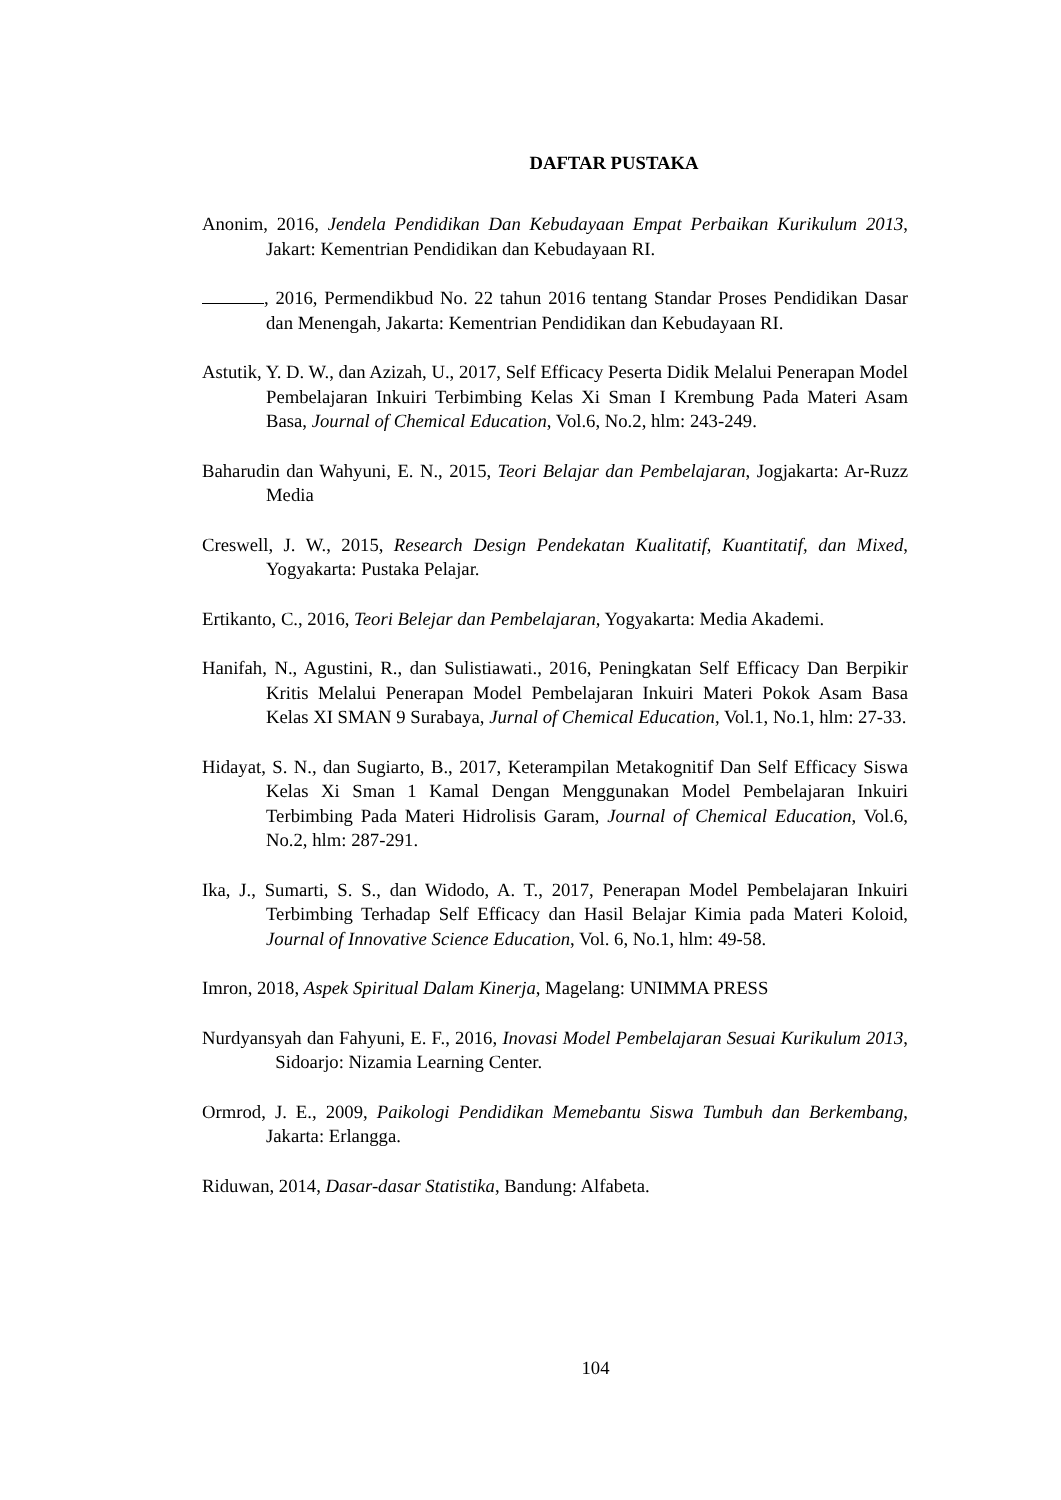DAFTAR PUSTAKA
Anonim, 2016, Jendela Pendidikan Dan Kebudayaan Empat Perbaikan Kurikulum 2013, Jakart: Kementrian Pendidikan dan Kebudayaan RI.
, 2016, Permendikbud No. 22 tahun 2016 tentang Standar Proses Pendidikan Dasar dan Menengah, Jakarta: Kementrian Pendidikan dan Kebudayaan RI.
Astutik, Y. D. W., dan Azizah, U., 2017, Self Efficacy Peserta Didik Melalui Penerapan Model Pembelajaran Inkuiri Terbimbing Kelas Xi Sman I Krembung Pada Materi Asam Basa, Journal of Chemical Education, Vol.6, No.2, hlm: 243-249.
Baharudin dan Wahyuni, E. N., 2015, Teori Belajar dan Pembelajaran, Jogjakarta: Ar-Ruzz Media
Creswell, J. W., 2015, Research Design Pendekatan Kualitatif, Kuantitatif, dan Mixed, Yogyakarta: Pustaka Pelajar.
Ertikanto, C., 2016, Teori Belejar dan Pembelajaran, Yogyakarta: Media Akademi.
Hanifah, N., Agustini, R., dan Sulistiawati., 2016, Peningkatan Self Efficacy Dan Berpikir Kritis Melalui Penerapan Model Pembelajaran Inkuiri Materi Pokok Asam Basa Kelas XI SMAN 9 Surabaya, Jurnal of Chemical Education, Vol.1, No.1, hlm: 27-33.
Hidayat, S. N., dan Sugiarto, B., 2017, Keterampilan Metakognitif Dan Self Efficacy Siswa Kelas Xi Sman 1 Kamal Dengan Menggunakan Model Pembelajaran Inkuiri Terbimbing Pada Materi Hidrolisis Garam, Journal of Chemical Education, Vol.6, No.2, hlm: 287-291.
Ika, J., Sumarti, S. S., dan Widodo, A. T., 2017, Penerapan Model Pembelajaran Inkuiri Terbimbing Terhadap Self Efficacy dan Hasil Belajar Kimia pada Materi Koloid, Journal of Innovative Science Education, Vol. 6, No.1, hlm: 49-58.
Imron, 2018, Aspek Spiritual Dalam Kinerja, Magelang: UNIMMA PRESS
Nurdyansyah dan Fahyuni, E. F., 2016, Inovasi Model Pembelajaran Sesuai Kurikulum 2013, Sidoarjo: Nizamia Learning Center.
Ormrod, J. E., 2009, Paikologi Pendidikan Memebantu Siswa Tumbuh dan Berkembang, Jakarta: Erlangga.
Riduwan, 2014, Dasar-dasar Statistika, Bandung: Alfabeta.
104